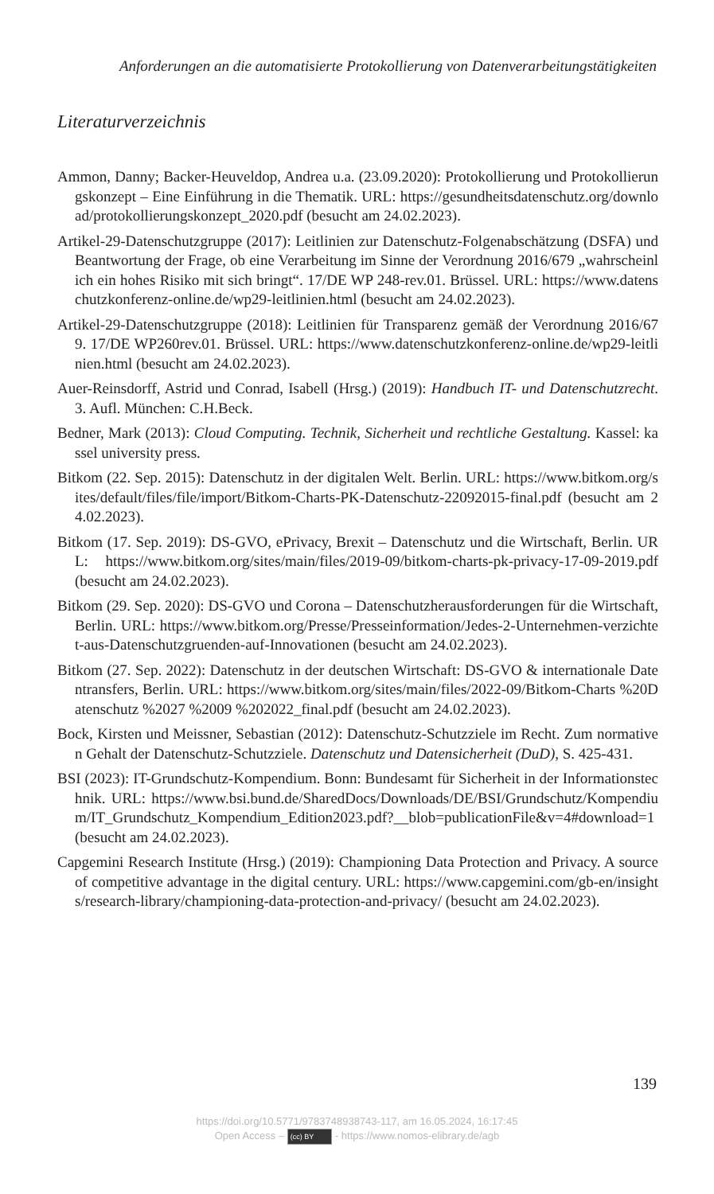Anforderungen an die automatisierte Protokollierung von Datenverarbeitungstätigkeiten
Literaturverzeichnis
Ammon, Danny; Backer-Heuveldop, Andrea u.a. (23.09.2020): Protokollierung und Protokollierungskonzept – Eine Einführung in die Thematik. URL: https://gesundheitsdatenschutz.org/download/protokollierungskonzept_2020.pdf (besucht am 24.02.2023).
Artikel-29-Datenschutzgruppe (2017): Leitlinien zur Datenschutz-Folgenabschätzung (DSFA) und Beantwortung der Frage, ob eine Verarbeitung im Sinne der Verordnung 2016/679 „wahrscheinlich ein hohes Risiko mit sich bringt“. 17/DE WP 248-rev.01. Brüssel. URL: https://www.datenschutzkonferenz-online.de/wp29-leitlinien.html (besucht am 24.02.2023).
Artikel-29-Datenschutzgruppe (2018): Leitlinien für Transparenz gemäß der Verordnung 2016/679. 17/DE WP260rev.01. Brüssel. URL: https://www.datenschutzkonferenz-online.de/wp29-leitlinien.html (besucht am 24.02.2023).
Auer-Reinsdorff, Astrid und Conrad, Isabell (Hrsg.) (2019): Handbuch IT- und Datenschutzrecht. 3. Aufl. München: C.H.Beck.
Bedner, Mark (2013): Cloud Computing. Technik, Sicherheit und rechtliche Gestaltung. Kassel: kassel university press.
Bitkom (22. Sep. 2015): Datenschutz in der digitalen Welt. Berlin. URL: https://www.bitkom.org/sites/default/files/file/import/Bitkom-Charts-PK-Datenschutz-22092015-final.pdf (besucht am 24.02.2023).
Bitkom (17. Sep. 2019): DS-GVO, ePrivacy, Brexit – Datenschutz und die Wirtschaft, Berlin. URL: https://www.bitkom.org/sites/main/files/2019-09/bitkom-charts-pk-privacy-17-09-2019.pdf (besucht am 24.02.2023).
Bitkom (29. Sep. 2020): DS-GVO und Corona – Datenschutzherausforderungen für die Wirtschaft, Berlin. URL: https://www.bitkom.org/Presse/Presseinformation/Jedes-2-Unternehmen-verzichtet-aus-Datenschutzgruenden-auf-Innovationen (besucht am 24.02.2023).
Bitkom (27. Sep. 2022): Datenschutz in der deutschen Wirtschaft: DS-GVO & internationale Datentransfers, Berlin. URL: https://www.bitkom.org/sites/main/files/2022-09/Bitkom-Charts %20Datenschutz %2027 %2009 %202022_final.pdf (besucht am 24.02.2023).
Bock, Kirsten und Meissner, Sebastian (2012): Datenschutz-Schutzziele im Recht. Zum normativen Gehalt der Datenschutz-Schutzziele. Datenschutz und Datensicherheit (DuD), S. 425-431.
BSI (2023): IT-Grundschutz-Kompendium. Bonn: Bundesamt für Sicherheit in der Informationstechnik. URL: https://www.bsi.bund.de/SharedDocs/Downloads/DE/BSI/Grundschutz/Kompendium/IT_Grundschutz_Kompendium_Edition2023.pdf?__blob=publicationFile&v=4#download=1 (besucht am 24.02.2023).
Capgemini Research Institute (Hrsg.) (2019): Championing Data Protection and Privacy. A source of competitive advantage in the digital century. URL: https://www.capgemini.com/gb-en/insights/research-library/championing-data-protection-and-privacy/ (besucht am 24.02.2023).
139
https://doi.org/10.5771/9783748938743-117, am 16.05.2024, 16:17:45
Open Access – (cc) BY - https://www.nomos-elibrary.de/agb